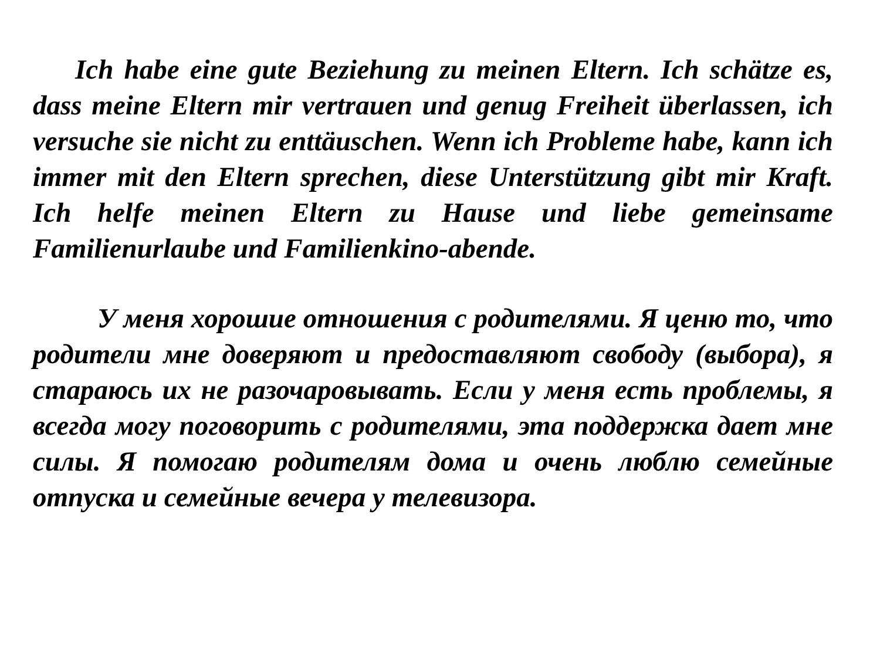Ich habe eine gute Beziehung zu meinen Eltern. Ich schätze es, dass meine Eltern mir vertrauen und genug Freiheit überlassen, ich versuche sie nicht zu enttäuschen. Wenn ich Probleme habe, kann ich immer mit den Eltern sprechen, diese Unterstützung gibt mir Kraft. Ich helfe meinen Eltern zu Hause und liebe gemeinsame Familienurlaube und Familienkino-abende.
У меня хорошие отношения с родителями. Я ценю то, что родители мне доверяют и предоставляют свободу (выбора), я стараюсь их не разочаровывать. Если у меня есть проблемы, я всегда могу поговорить с родителями, эта поддержка дает мне силы. Я помогаю родителям дома и очень люблю семейные отпуска и семейные вечера у телевизора.